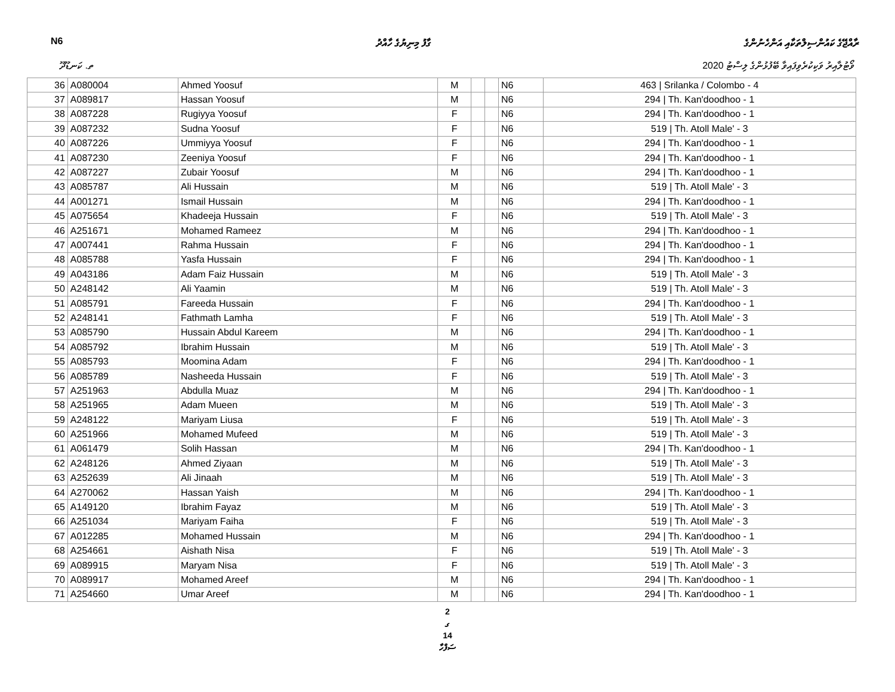N6 ގާފު މިނިޔުގެ ހާއްދު ރާއްޖޭގެ ކައުންސިލްތަކާއި އަންހެނުންގެ
ތ. ކަނޑޫދޫ ވޯޓުލާއިރު ވަކިކުރެވިފައިވާ ބޭފުޅުންގެ ލިސްޓު 2020
| 36 | A080004 | Ahmed Yoosuf | M | | | N6 | 463 / Srilanka / Colombo - 4 |
| 37 | A089817 | Hassan Yoosuf | M | | | N6 | 294 / Th. Kan'doodhoo - 1 |
| 38 | A087228 | Rugiyya Yoosuf | F | | | N6 | 294 / Th. Kan'doodhoo - 1 |
| 39 | A087232 | Sudna Yoosuf | F | | | N6 | 519 / Th. Atoll Male' - 3 |
| 40 | A087226 | Ummiyya Yoosuf | F | | | N6 | 294 / Th. Kan'doodhoo - 1 |
| 41 | A087230 | Zeeniya Yoosuf | F | | | N6 | 294 / Th. Kan'doodhoo - 1 |
| 42 | A087227 | Zubair Yoosuf | M | | | N6 | 294 / Th. Kan'doodhoo - 1 |
| 43 | A085787 | Ali Hussain | M | | | N6 | 519 / Th. Atoll Male' - 3 |
| 44 | A001271 | Ismail Hussain | M | | | N6 | 294 / Th. Kan'doodhoo - 1 |
| 45 | A075654 | Khadeeja Hussain | F | | | N6 | 519 / Th. Atoll Male' - 3 |
| 46 | A251671 | Mohamed Rameez | M | | | N6 | 294 / Th. Kan'doodhoo - 1 |
| 47 | A007441 | Rahma Hussain | F | | | N6 | 294 / Th. Kan'doodhoo - 1 |
| 48 | A085788 | Yasfa Hussain | F | | | N6 | 294 / Th. Kan'doodhoo - 1 |
| 49 | A043186 | Adam Faiz Hussain | M | | | N6 | 519 / Th. Atoll Male' - 3 |
| 50 | A248142 | Ali Yaamin | M | | | N6 | 519 / Th. Atoll Male' - 3 |
| 51 | A085791 | Fareeda Hussain | F | | | N6 | 294 / Th. Kan'doodhoo - 1 |
| 52 | A248141 | Fathmath Lamha | F | | | N6 | 519 / Th. Atoll Male' - 3 |
| 53 | A085790 | Hussain Abdul Kareem | M | | | N6 | 294 / Th. Kan'doodhoo - 1 |
| 54 | A085792 | Ibrahim Hussain | M | | | N6 | 519 / Th. Atoll Male' - 3 |
| 55 | A085793 | Moomina Adam | F | | | N6 | 294 / Th. Kan'doodhoo - 1 |
| 56 | A085789 | Nasheeda Hussain | F | | | N6 | 519 / Th. Atoll Male' - 3 |
| 57 | A251963 | Abdulla Muaz | M | | | N6 | 294 / Th. Kan'doodhoo - 1 |
| 58 | A251965 | Adam Mueen | M | | | N6 | 519 / Th. Atoll Male' - 3 |
| 59 | A248122 | Mariyam Liusa | F | | | N6 | 519 / Th. Atoll Male' - 3 |
| 60 | A251966 | Mohamed Mufeed | M | | | N6 | 519 / Th. Atoll Male' - 3 |
| 61 | A061479 | Solih Hassan | M | | | N6 | 294 / Th. Kan'doodhoo - 1 |
| 62 | A248126 | Ahmed Ziyaan | M | | | N6 | 519 / Th. Atoll Male' - 3 |
| 63 | A252639 | Ali Jinaah | M | | | N6 | 519 / Th. Atoll Male' - 3 |
| 64 | A270062 | Hassan Yaish | M | | | N6 | 294 / Th. Kan'doodhoo - 1 |
| 65 | A149120 | Ibrahim Fayaz | M | | | N6 | 519 / Th. Atoll Male' - 3 |
| 66 | A251034 | Mariyam Faiha | F | | | N6 | 519 / Th. Atoll Male' - 3 |
| 67 | A012285 | Mohamed Hussain | M | | | N6 | 294 / Th. Kan'doodhoo - 1 |
| 68 | A254661 | Aishath Nisa | F | | | N6 | 519 / Th. Atoll Male' - 3 |
| 69 | A089915 | Maryam Nisa | F | | | N6 | 519 / Th. Atoll Male' - 3 |
| 70 | A089917 | Mohamed Areef | M | | | N6 | 294 / Th. Kan'doodhoo - 1 |
| 71 | A254660 | Umar Areef | M | | | N6 | 294 / Th. Kan'doodhoo - 1 |
2
ގ
14
ސަފްހާ